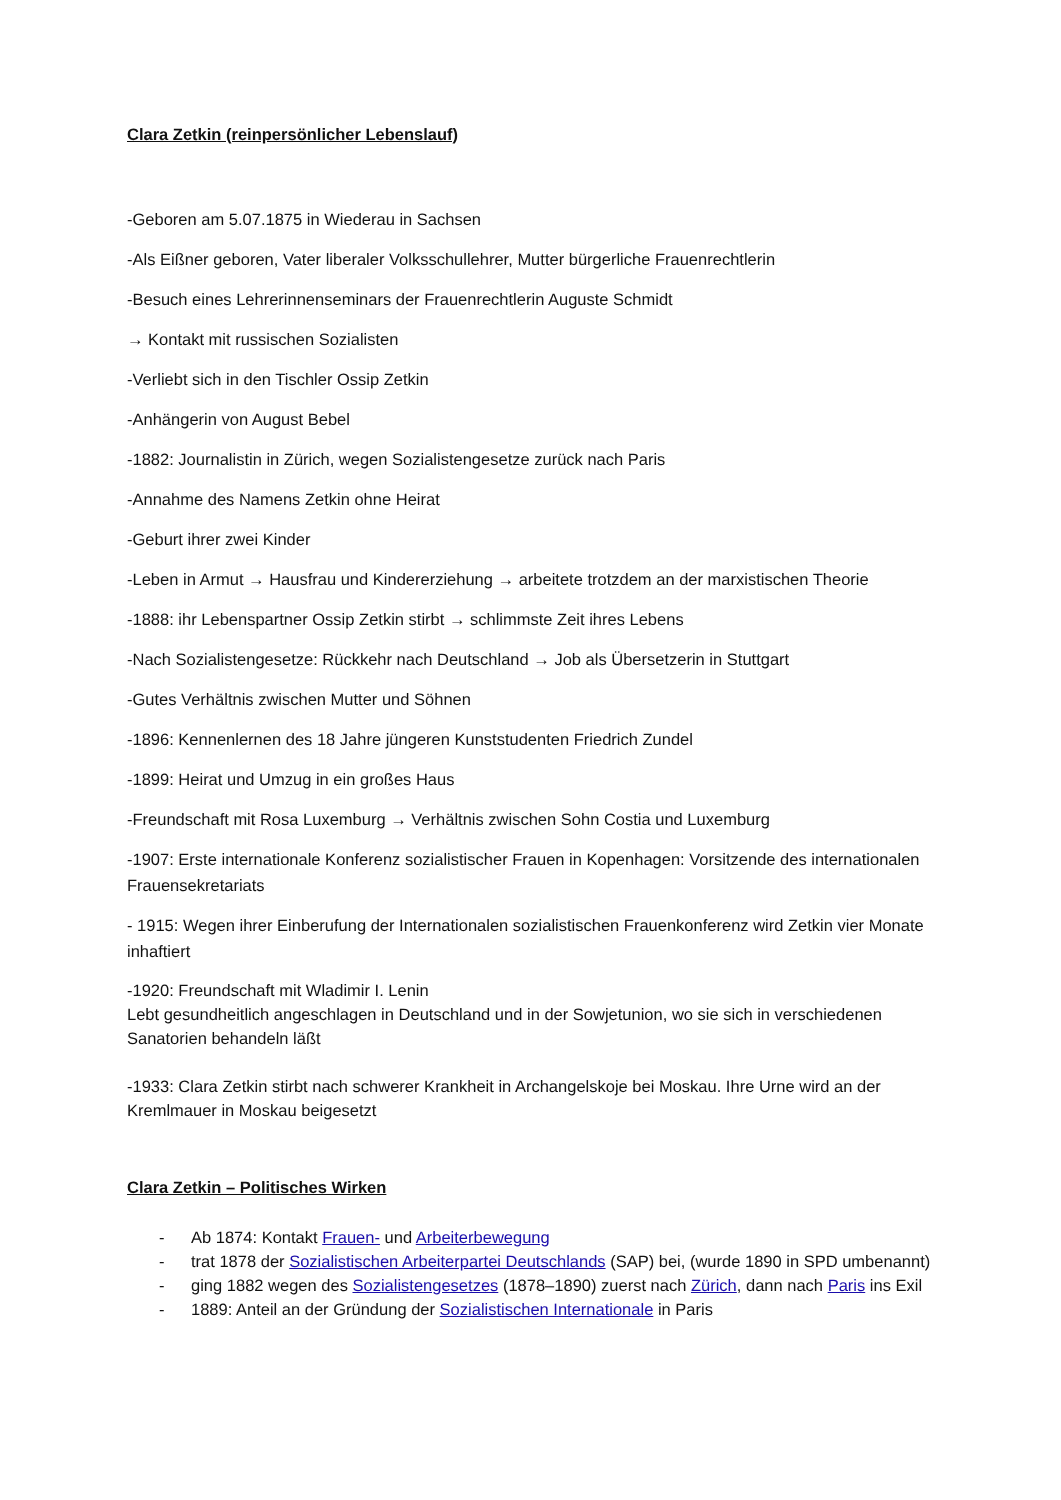Clara Zetkin (reinpersönlicher Lebenslauf)
-Geboren am 5.07.1875 in Wiederau in Sachsen
-Als Eißner geboren, Vater liberaler Volksschullehrer, Mutter bürgerliche Frauenrechtlerin
-Besuch eines Lehrerinnenseminars der Frauenrechtlerin Auguste Schmidt
→ Kontakt mit russischen Sozialisten
-Verliebt sich in den Tischler Ossip Zetkin
-Anhängerin von August Bebel
-1882: Journalistin in Zürich, wegen Sozialistengesetze zurück nach Paris
-Annahme des Namens Zetkin ohne Heirat
-Geburt ihrer zwei Kinder
-Leben in Armut → Hausfrau und Kindererziehung → arbeitete trotzdem an der marxistischen Theorie
-1888: ihr Lebenspartner Ossip Zetkin stirbt → schlimmste Zeit ihres Lebens
-Nach Sozialistengesetze: Rückkehr nach Deutschland → Job als Übersetzerin in Stuttgart
-Gutes Verhältnis zwischen Mutter und Söhnen
-1896: Kennenlernen des 18 Jahre jüngeren Kunststudenten Friedrich Zundel
-1899: Heirat und Umzug in ein großes Haus
-Freundschaft mit Rosa Luxemburg → Verhältnis zwischen Sohn Costia und Luxemburg
-1907: Erste internationale Konferenz sozialistischer Frauen in Kopenhagen: Vorsitzende des internationalen Frauensekretariats
- 1915: Wegen ihrer Einberufung der Internationalen sozialistischen Frauenkonferenz wird Zetkin vier Monate inhaftiert
-1920: Freundschaft mit Wladimir I. Lenin
Lebt gesundheitlich angeschlagen in Deutschland und in der Sowjetunion, wo sie sich in verschiedenen Sanatorien behandeln läßt
-1933: Clara Zetkin stirbt nach schwerer Krankheit in Archangelskoje bei Moskau. Ihre Urne wird an der Kremlmauer in Moskau beigesetzt
Clara Zetkin – Politisches Wirken
- Ab 1874: Kontakt Frauen- und Arbeiterbewegung
- trat 1878 der Sozialistischen Arbeiterpartei Deutschlands (SAP) bei, (wurde 1890 in SPD umbenannt)
- ging 1882 wegen des Sozialistengesetzes (1878–1890) zuerst nach Zürich, dann nach Paris ins Exil
- 1889: Anteil an der Gründung der Sozialistischen Internationale in Paris